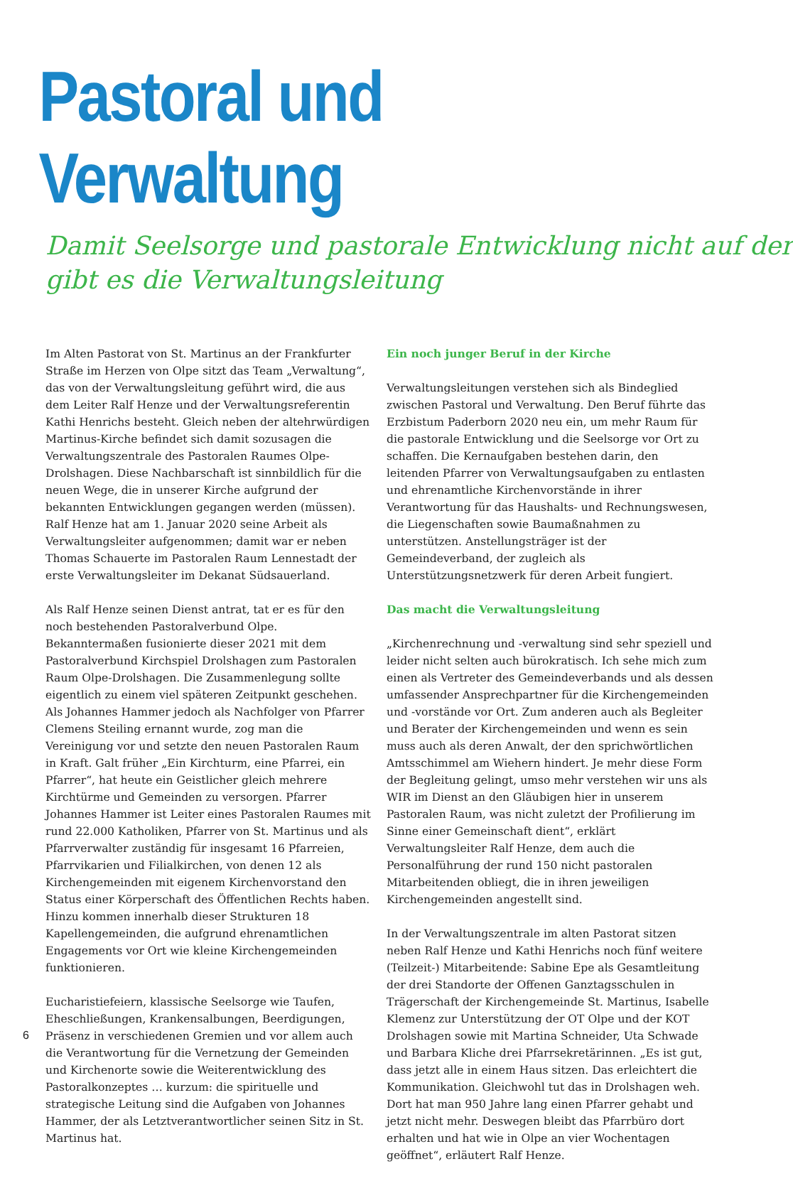Pastoral und Verwaltung
Damit Seelsorge und pastorale Entwicklung nicht auf der
gibt es die Verwaltungsleitung
Im Alten Pastorat von St. Martinus an der Frankfurter Straße im Herzen von Olpe sitzt das Team „Verwaltung“, das von der Verwaltungsleitung geführt wird, die aus dem Leiter Ralf Henze und der Verwaltungsreferentin Kathi Henrichs besteht. Gleich neben der altehrwürdigen Martinus-Kirche befindet sich damit sozusagen die Verwaltungszentrale des Pastoralen Raumes Olpe-Drolshagen. Diese Nachbarschaft ist sinnbildlich für die neuen Wege, die in unserer Kirche aufgrund der bekannten Entwicklungen gegangen werden (müssen). Ralf Henze hat am 1. Januar 2020 seine Arbeit als Verwaltungsleiter aufgenommen; damit war er neben Thomas Schauerte im Pastoralen Raum Lennestadt der erste Verwaltungsleiter im Dekanat Südsauerland.
Als Ralf Henze seinen Dienst antrat, tat er es für den noch bestehenden Pastoralverbund Olpe. Bekanntermaßen fusionierte dieser 2021 mit dem Pastoralverbund Kirchspiel Drolshagen zum Pastoralen Raum Olpe-Drolshagen. Die Zusammenlegung sollte eigentlich zu einem viel späteren Zeitpunkt geschehen. Als Johannes Hammer jedoch als Nachfolger von Pfarrer Clemens Steiling ernannt wurde, zog man die Vereinigung vor und setzte den neuen Pastoralen Raum in Kraft. Galt früher „Ein Kirchturm, eine Pfarrei, ein Pfarrer“, hat heute ein Geistlicher gleich mehrere Kirchtürme und Gemeinden zu versorgen. Pfarrer Johannes Hammer ist Leiter eines Pastoralen Raumes mit rund 22.000 Katholiken, Pfarrer von St. Martinus und als Pfarrverwalter zuständig für insgesamt 16 Pfarreien, Pfarrvikarien und Filialkirchen, von denen 12 als Kirchengemeinden mit eigenem Kirchenvorstand den Status einer Körperschaft des Öffentlichen Rechts haben. Hinzu kommen innerhalb dieser Strukturen 18 Kapellengemeinden, die aufgrund ehrenamtlichen Engagements vor Ort wie kleine Kirchengemeinden funktionieren.
Eucharistiefeiern, klassische Seelsorge wie Taufen, Eheschließungen, Krankensalbungen, Beerdigungen, Präsenz in verschiedenen Gremien und vor allem auch die Verantwortung für die Vernetzung der Gemeinden und Kirchenorte sowie die Weiterentwicklung des Pastoralkonzeptes … kurzum: die spirituelle und strategische Leitung sind die Aufgaben von Johannes Hammer, der als Letztverantwortlicher seinen Sitz in St. Martinus hat.
Ein noch junger Beruf in der Kirche
Verwaltungsleitungen verstehen sich als Bindeglied zwischen Pastoral und Verwaltung. Den Beruf führte das Erzbistum Paderborn 2020 neu ein, um mehr Raum für die pastorale Entwicklung und die Seelsorge vor Ort zu schaffen. Die Kernaufgaben bestehen darin, den leitenden Pfarrer von Verwaltungsaufgaben zu entlasten und ehrenamtliche Kirchenvorstände in ihrer Verantwortung für das Haushalts- und Rechnungswesen, die Liegenschaften sowie Baumaßnahmen zu unterstützen. Anstellungsträger ist der Gemeindeverband, der zugleich als Unterstützungsnetzwerk für deren Arbeit fungiert.
Das macht die Verwaltungsleitung
„Kirchenrechnung und -verwaltung sind sehr speziell und leider nicht selten auch bürokratisch. Ich sehe mich zum einen als Vertreter des Gemeindeverbands und als dessen umfassender Ansprechpartner für die Kirchengemeinden und -vorstände vor Ort. Zum anderen auch als Begleiter und Berater der Kirchengemeinden und wenn es sein muss auch als deren Anwalt, der den sprichwörtlichen Amtsschimmel am Wiehern hindert. Je mehr diese Form der Begleitung gelingt, umso mehr verstehen wir uns als WIR im Dienst an den Gläubigen hier in unserem Pastoralen Raum, was nicht zuletzt der Profilierung im Sinne einer Gemeinschaft dient“, erklärt Verwaltungsleiter Ralf Henze, dem auch die Personalführung der rund 150 nicht pastoralen Mitarbeitenden obliegt, die in ihren jeweiligen Kirchengemeinden angestellt sind.
In der Verwaltungszentrale im alten Pastorat sitzen neben Ralf Henze und Kathi Henrichs noch fünf weitere (Teilzeit-) Mitarbeitende: Sabine Epe als Gesamtleitung der drei Standorte der Offenen Ganztagsschulen in Trägerschaft der Kirchengemeinde St. Martinus, Isabelle Klemenz zur Unterstützung der OT Olpe und der KOT Drolshagen sowie mit Martina Schneider, Uta Schwade und Barbara Kliche drei Pfarrsekretärinnen. „Es ist gut, dass jetzt alle in einem Haus sitzen. Das erleichtert die Kommunikation. Gleichwohl tut das in Drolshagen weh. Dort hat man 950 Jahre lang einen Pfarrer gehabt und jetzt nicht mehr. Deswegen bleibt das Pfarrbüro dort erhalten und hat wie in Olpe an vier Wochentagen geöffnet“, erläutert Ralf Henze.
6